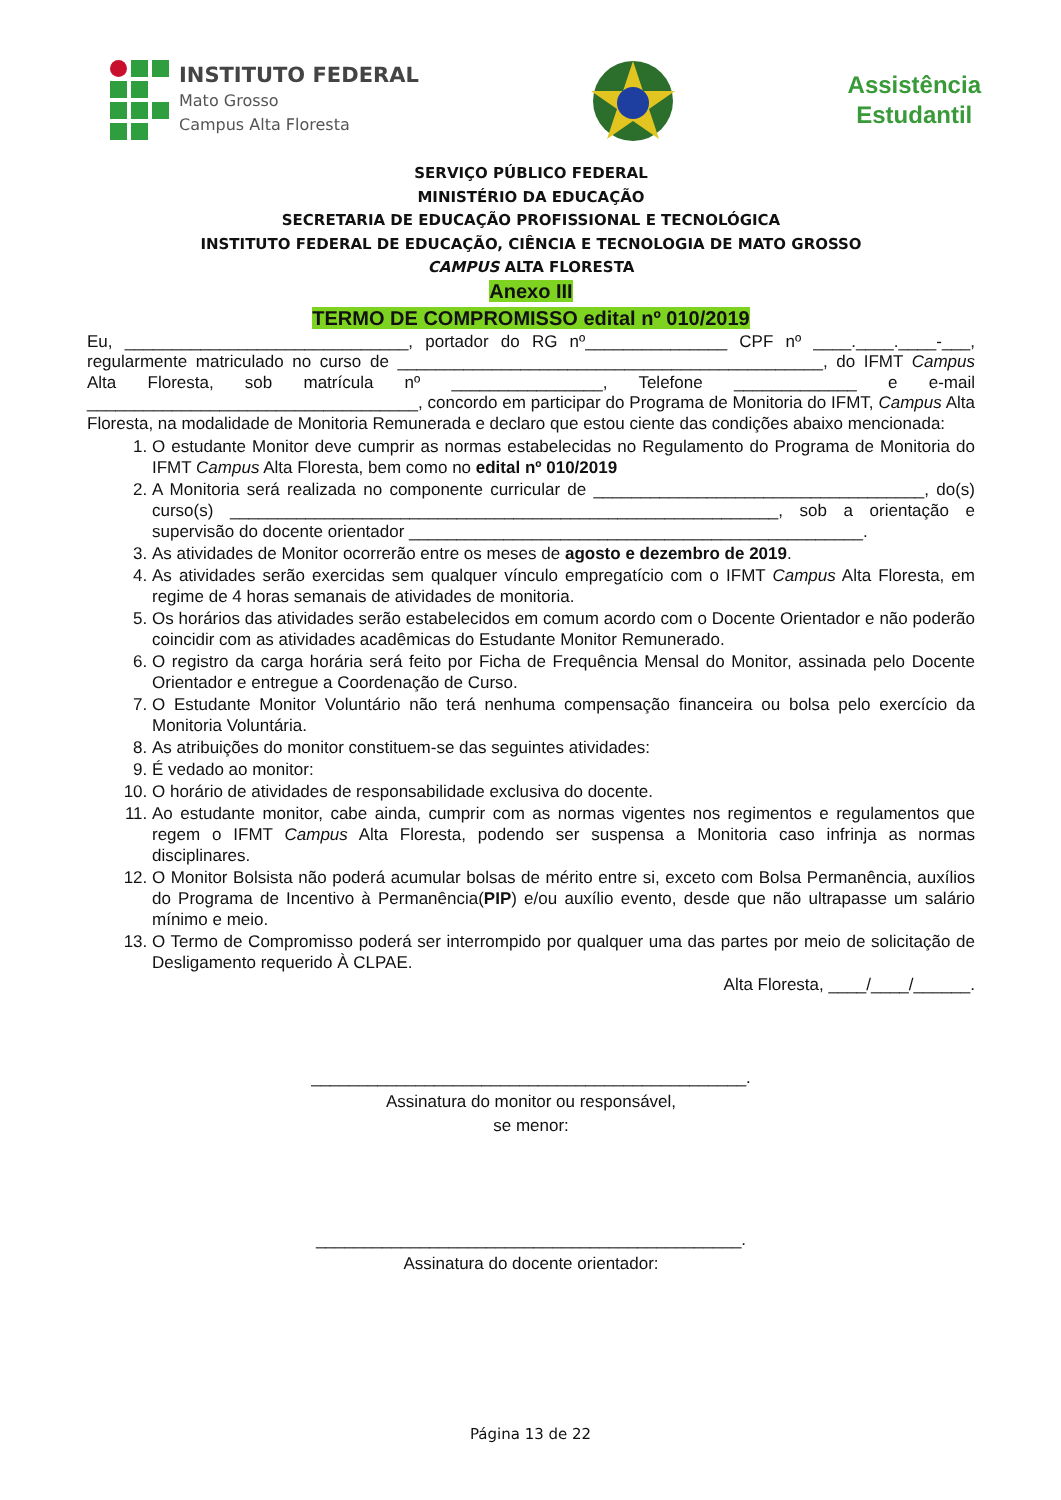INSTITUTO FEDERAL
Mato Grosso
Campus Alta Floresta
Assistência
Estudantil
SERVIÇO PÚBLICO FEDERAL
MINISTÉRIO DA EDUCAÇÃO
SECRETARIA DE EDUCAÇÃO PROFISSIONAL E TECNOLÓGICA
INSTITUTO FEDERAL DE EDUCAÇÃO, CIÊNCIA E TECNOLOGIA DE MATO GROSSO
CAMPUS ALTA FLORESTA
Anexo III
TERMO DE COMPROMISSO edital nº 010/2019
Eu, ______________________________, portador do RG nº_______________ CPF nº ____.____.____-___, regularmente matriculado no curso de _____________________________________________, do IFMT Campus Alta Floresta, sob matrícula nº ________________, Telefone _____________ e e-mail ___________________________________, concordo em participar do Programa de Monitoria do IFMT, Campus Alta Floresta, na modalidade de Monitoria Remunerada e declaro que estou ciente das condições abaixo mencionada:
1. O estudante Monitor deve cumprir as normas estabelecidas no Regulamento do Programa de Monitoria do IFMT Campus Alta Floresta, bem como no edital nº 010/2019
2. A Monitoria será realizada no componente curricular de ___________________________________, do(s) curso(s) __________________________________________________________, sob a orientação e supervisão do docente orientador ________________________________________________.
3. As atividades de Monitor ocorrerão entre os meses de agosto e dezembro de 2019.
4. As atividades serão exercidas sem qualquer vínculo empregatício com o IFMT Campus Alta Floresta, em regime de 4 horas semanais de atividades de monitoria.
5. Os horários das atividades serão estabelecidos em comum acordo com o Docente Orientador e não poderão coincidir com as atividades acadêmicas do Estudante Monitor Remunerado.
6. O registro da carga horária será feito por Ficha de Frequência Mensal do Monitor, assinada pelo Docente Orientador e entregue a Coordenação de Curso.
7. O Estudante Monitor Voluntário não terá nenhuma compensação financeira ou bolsa pelo exercício da Monitoria Voluntária.
8. As atribuições do monitor constituem-se das seguintes atividades:
9. É vedado ao monitor:
10. O horário de atividades de responsabilidade exclusiva do docente.
11. Ao estudante monitor, cabe ainda, cumprir com as normas vigentes nos regimentos e regulamentos que regem o IFMT Campus Alta Floresta, podendo ser suspensa a Monitoria caso infrinja as normas disciplinares.
12. O Monitor Bolsista não poderá acumular bolsas de mérito entre si, exceto com Bolsa Permanência, auxílios do Programa de Incentivo à Permanência(PIP) e/ou auxílio evento, desde que não ultrapasse um salário mínimo e meio.
13. O Termo de Compromisso poderá ser interrompido por qualquer uma das partes por meio de solicitação de Desligamento requerido À CLPAE.
Alta Floresta, ____/____/______.
______________________________________________.
Assinatura do monitor ou responsável,
se menor:
_____________________________________________.
Assinatura do docente orientador:
Página 13 de 22